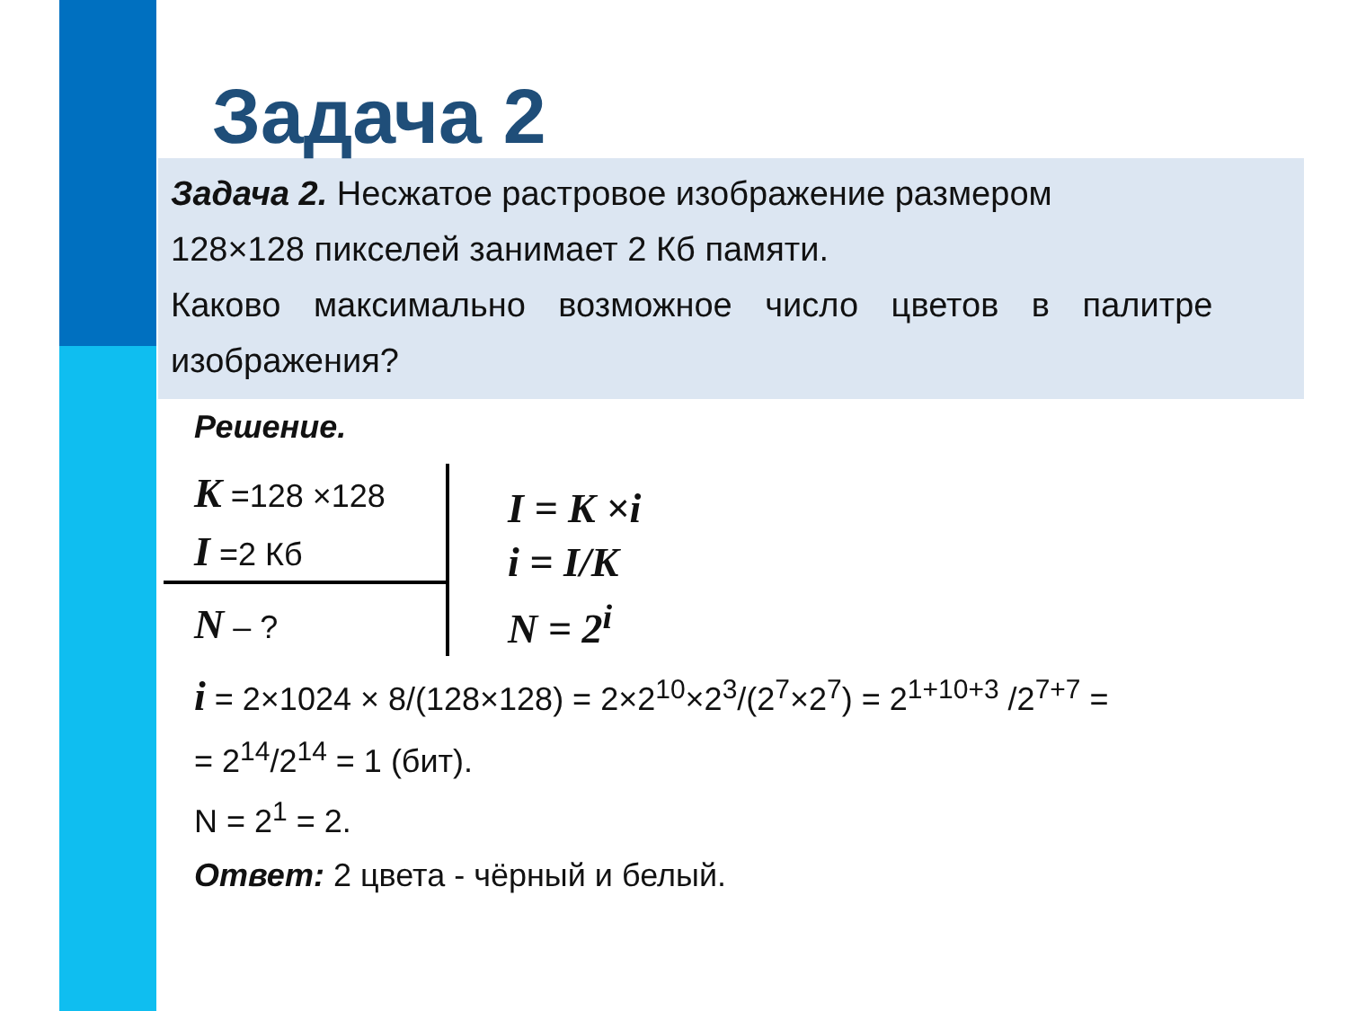Задача 2
Задача 2. Несжатое растровое изображение размером
128×128 пикселей занимает 2 Кб памяти.
Каково максимально возможное число цветов в палитре изображения?
Решение.
K =128 ×128
I =2 Кб
N – ?
I = K ×i
i = I/K
N = 2<sup>i</sup>
i = 2×1024 × 8/(128×128) = 2×2<sup>10</sup>×2<sup>3</sup>/(2<sup>7</sup>×2<sup>7</sup>) = 2<sup>1+10+3</sup> /2<sup>7+7</sup> =
= 2<sup>14</sup>/2<sup>14</sup> = 1 (бит).
N = 2<sup>1</sup> = 2.
Ответ: 2 цвета - чёрный и белый.